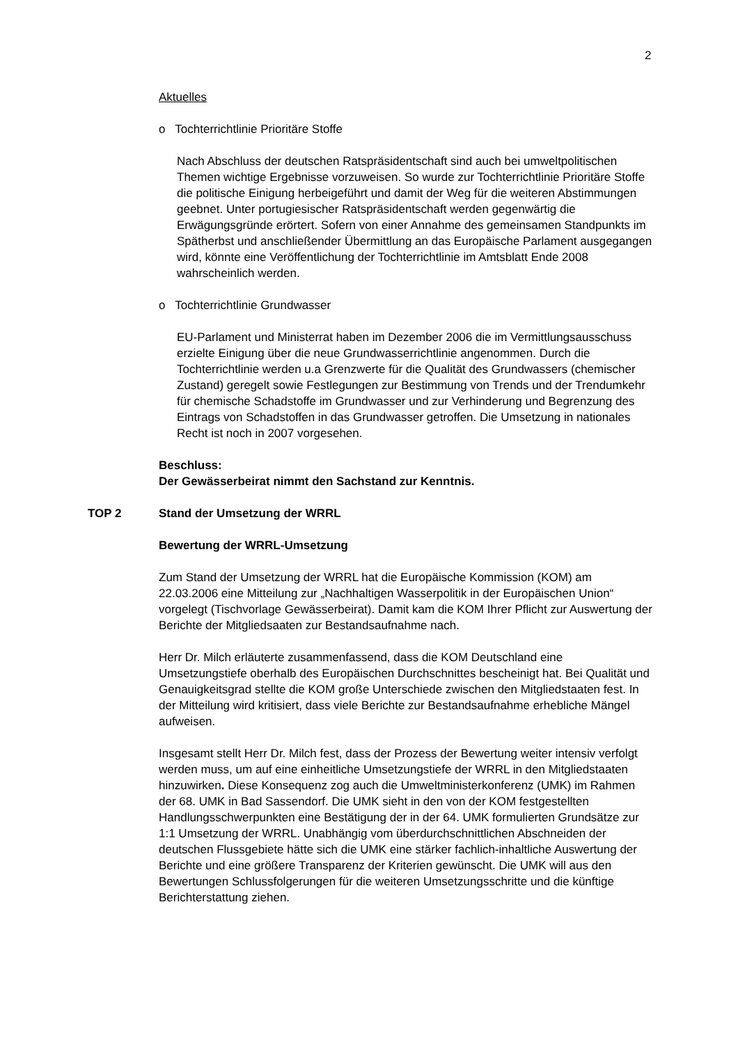2
Aktuelles
o Tochterrichtlinie Prioritäre Stoffe
Nach Abschluss der deutschen Ratspräsidentschaft sind auch bei umweltpolitischen Themen wichtige Ergebnisse vorzuweisen. So wurde zur Tochterrichtlinie Prioritäre Stoffe die politische Einigung herbeigeführt und damit der Weg für die weiteren Abstimmungen geebnet. Unter portugiesischer Ratspräsidentschaft werden gegenwärtig die Erwägungsgründe erörtert. Sofern von einer Annahme des gemeinsamen Standpunkts im Spätherbst und anschließender Übermittlung an das Europäische Parlament ausgegangen wird, könnte eine Veröffentlichung der Tochterrichtlinie im Amtsblatt Ende 2008 wahrscheinlich werden.
o Tochterrichtlinie Grundwasser
EU-Parlament und Ministerrat haben im Dezember 2006 die im Vermittlungsausschuss erzielte Einigung über die neue Grundwasserrichtlinie angenommen. Durch die Tochterrichtlinie werden u.a Grenzwerte für die Qualität des Grundwassers (chemischer Zustand) geregelt sowie Festlegungen zur Bestimmung von Trends und der Trendumkehr für chemische Schadstoffe im Grundwasser und zur Verhinderung und Begrenzung des Eintrags von Schadstoffen in das Grundwasser getroffen. Die Umsetzung in nationales Recht ist noch in 2007 vorgesehen.
Beschluss:
Der Gewässerbeirat nimmt den Sachstand zur Kenntnis.
TOP 2 Stand der Umsetzung der WRRL
Bewertung der WRRL-Umsetzung
Zum Stand der Umsetzung der WRRL hat die Europäische Kommission (KOM) am 22.03.2006 eine Mitteilung zur „Nachhaltigen Wasserpolitik in der Europäischen Union“ vorgelegt (Tischvorlage Gewässerbeirat). Damit kam die KOM Ihrer Pflicht zur Auswertung der Berichte der Mitgliedsaaten zur Bestandsaufnahme nach.
Herr Dr. Milch erläuterte zusammenfassend, dass die KOM Deutschland eine Umsetzungstiefe oberhalb des Europäischen Durchschnittes bescheinigt hat. Bei Qualität und Genauigkeitsgrad stellte die KOM große Unterschiede zwischen den Mitgliedstaaten fest. In der Mitteilung wird kritisiert, dass viele Berichte zur Bestandsaufnahme erhebliche Mängel aufweisen.
Insgesamt stellt Herr Dr. Milch fest, dass der Prozess der Bewertung weiter intensiv verfolgt werden muss, um auf eine einheitliche Umsetzungstiefe der WRRL in den Mitgliedstaaten hinzuwirken. Diese Konsequenz zog auch die Umweltministerkonferenz (UMK) im Rahmen der 68. UMK in Bad Sassendorf. Die UMK sieht in den von der KOM festgestellten Handlungsschwerpunkten eine Bestätigung der in der 64. UMK formulierten Grundsätze zur 1:1 Umsetzung der WRRL. Unabhängig vom überdurchschnittlichen Abschneiden der deutschen Flussgebiete hätte sich die UMK eine stärker fachlich-inhaltliche Auswertung der Berichte und eine größere Transparenz der Kriterien gewünscht. Die UMK will aus den Bewertungen Schlussfolgerungen für die weiteren Umsetzungsschritte und die künftige Berichterstattung ziehen.